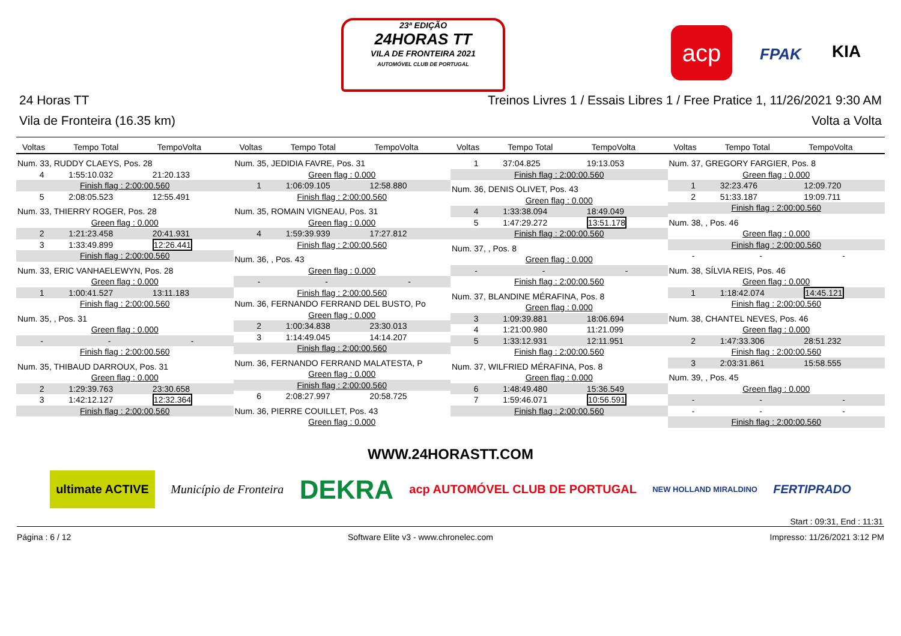23ª EDIÇÃO
24HORAS TT
VILA DE FRONTEIRA 2021
AUTOMÓVEL CLUB DE PORTUGAL
acp
FPAK KIA
24 Horas TT
Vila de Fronteira (16.35 km)
Treinos Livres 1 / Essais Libres 1 / Free Pratice 1, 11/26/2021 9:30 AM
Volta a Volta
| Voltas | Tempo Total | TempoVolta |
| --- | --- | --- |
| Num. 33, RUDDY CLAEYS, Pos. 28 | | |
| 4 | 1:55:10.032 | 21:20.133 |
| Finish flag : 2:00:00.560 | | |
| 5 | 2:08:05.523 | 12:55.491 |
| Num. 33, THIERRY ROGER, Pos. 28 | | |
| Green flag : 0.000 | | |
| 2 | 1:21:23.458 | 20:41.931 |
| 3 | 1:33:49.899 | 12:26.441 |
| Finish flag : 2:00:00.560 | | |
| Num. 33, ERIC VANHAELEWYN, Pos. 28 | | |
| Green flag : 0.000 | | |
| 1 | 1:00:41.527 | 13:11.183 |
| Finish flag : 2:00:00.560 | | |
| Num. 35, , Pos. 31 | | |
| Green flag : 0.000 | | |
| - | - | - |
| Finish flag : 2:00:00.560 | | |
| Num. 35, THIBAUD DARROUX, Pos. 31 | | |
| Green flag : 0.000 | | |
| 2 | 1:29:39.763 | 23:30.658 |
| 3 | 1:42:12.127 | 12:32.364 |
| Finish flag : 2:00:00.560 | | |
| Voltas | Tempo Total | TempoVolta |
| --- | --- | --- |
| Num. 35, JEDIDIA FAVRE, Pos. 31 | | |
| Green flag : 0.000 | | |
| 1 | 1:06:09.105 | 12:58.880 |
| Finish flag : 2:00:00.560 | | |
| Num. 35, ROMAIN VIGNEAU, Pos. 31 | | |
| Green flag : 0.000 | | |
| 4 | 1:59:39.939 | 17:27.812 |
| Finish flag : 2:00:00.560 | | |
| Num. 36, , Pos. 43 | | |
| Green flag : 0.000 | | |
| - | - | - |
| Finish flag : 2:00:00.560 | | |
| Num. 36, FERNANDO FERRAND DEL BUSTO, Po | | |
| Green flag : 0.000 | | |
| 2 | 1:00:34.838 | 23:30.013 |
| 3 | 1:14:49.045 | 14:14.207 |
| Finish flag : 2:00:00.560 | | |
| Num. 36, FERNANDO FERRAND MALATESTA, P | | |
| Green flag : 0.000 | | |
| Finish flag : 2:00:00.560 | | |
| 6 | 2:08:27.997 | 20:58.725 |
| Num. 36, PIERRE COUILLET, Pos. 43 | | |
| Green flag : 0.000 | | |
| Voltas | Tempo Total | TempoVolta |
| --- | --- | --- |
| 1 | 37:04.825 | 19:13.053 |
| Finish flag : 2:00:00.560 | | |
| Num. 36, DENIS OLIVET, Pos. 43 | | |
| Green flag : 0.000 | | |
| 4 | 1:33:38.094 | 18:49.049 |
| 5 | 1:47:29.272 | 13:51.178 |
| Finish flag : 2:00:00.560 | | |
| Num. 37, , Pos. 8 | | |
| Green flag : 0.000 | | |
| - | - | - |
| Finish flag : 2:00:00.560 | | |
| Num. 37, BLANDINE MÉRAFINA, Pos. 8 | | |
| Green flag : 0.000 | | |
| 3 | 1:09:39.881 | 18:06.694 |
| 4 | 1:21:00.980 | 11:21.099 |
| 5 | 1:33:12.931 | 12:11.951 |
| Finish flag : 2:00:00.560 | | |
| Num. 37, WILFRIED MÉRAFINA, Pos. 8 | | |
| Green flag : 0.000 | | |
| 6 | 1:48:49.480 | 15:36.549 |
| 7 | 1:59:46.071 | 10:56.591 |
| Finish flag : 2:00:00.560 | | |
| Voltas | Tempo Total | TempoVolta |
| --- | --- | --- |
| Num. 37, GREGORY FARGIER, Pos. 8 | | |
| Green flag : 0.000 | | |
| 1 | 32:23.476 | 12:09.720 |
| 2 | 51:33.187 | 19:09.711 |
| Finish flag : 2:00:00.560 | | |
| Num. 38, , Pos. 46 | | |
| Green flag : 0.000 | | |
| Finish flag : 2:00:00.560 | | |
| - | - | - |
| Num. 38, SÍLVIA REIS, Pos. 46 | | |
| Green flag : 0.000 | | |
| 1 | 1:18:42.074 | 14:45.121 |
| Finish flag : 2:00:00.560 | | |
| Num. 38, CHANTEL NEVES, Pos. 46 | | |
| Green flag : 0.000 | | |
| 2 | 1:47:33.306 | 28:51.232 |
| Finish flag : 2:00:00.560 | | |
| 3 | 2:03:31.861 | 15:58.555 |
| Num. 39, , Pos. 45 | | |
| Green flag : 0.000 | | |
| - | - | - |
| - | - | - |
| Finish flag : 2:00:00.560 | | |
WWW.24HORASTT.COM
ultimate ACTIVE Município de Fronteira DEKRA acp AUTOMÓVEL CLUB DE PORTUGAL NEW HOLLAND MIRALDINO FERTIPRADO
Start : 09:31, End : 11:31
Página : 6 / 12 Software Elite v3 - www.chronelec.com Impresso: 11/26/2021 3:12 PM